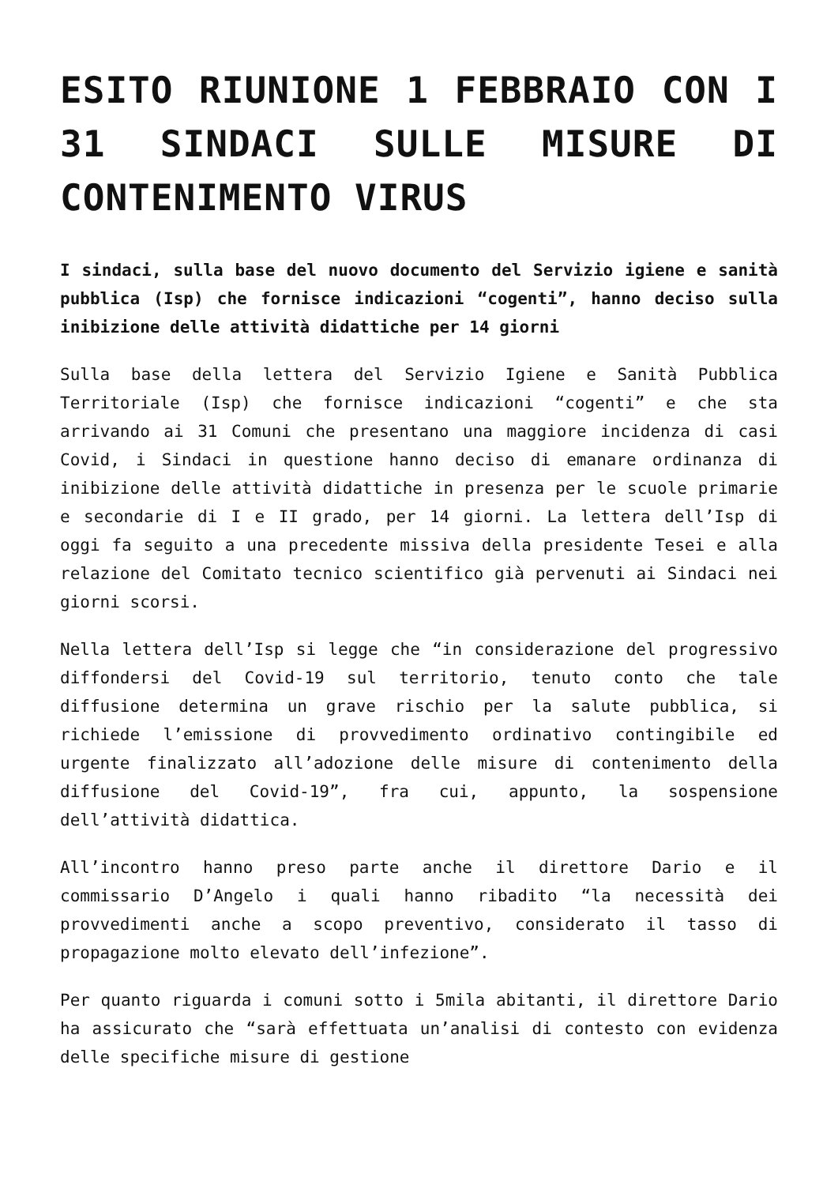ESITO RIUNIONE 1 FEBBRAIO CON I 31 SINDACI SULLE MISURE DI CONTENIMENTO VIRUS
I sindaci, sulla base del nuovo documento del Servizio igiene e sanità pubblica (Isp) che fornisce indicazioni “cogenti”, hanno deciso sulla inibizione delle attività didattiche per 14 giorni
Sulla base della lettera del Servizio Igiene e Sanità Pubblica Territoriale (Isp) che fornisce indicazioni “cogenti” e che sta arrivando ai 31 Comuni che presentano una maggiore incidenza di casi Covid, i Sindaci in questione hanno deciso di emanare ordinanza di inibizione delle attività didattiche in presenza per le scuole primarie e secondarie di I e II grado, per 14 giorni. La lettera dell’Isp di oggi fa seguito a una precedente missiva della presidente Tesei e alla relazione del Comitato tecnico scientifico già pervenuti ai Sindaci nei giorni scorsi.
Nella lettera dell’Isp si legge che “in considerazione del progressivo diffondersi del Covid-19 sul territorio, tenuto conto che tale diffusione determina un grave rischio per la salute pubblica, si richiede l’emissione di provvedimento ordinativo contingibile ed urgente finalizzato all’adozione delle misure di contenimento della diffusione del Covid-19”, fra cui, appunto, la sospensione dell’attività didattica.
All’incontro hanno preso parte anche il direttore Dario e il commissario D’Angelo i quali hanno ribadito “la necessità dei provvedimenti anche a scopo preventivo, considerato il tasso di propagazione molto elevato dell’infezione”.
Per quanto riguarda i comuni sotto i 5mila abitanti, il direttore Dario ha assicurato che “sarà effettuata un’analisi di contesto con evidenza delle specifiche misure di gestione